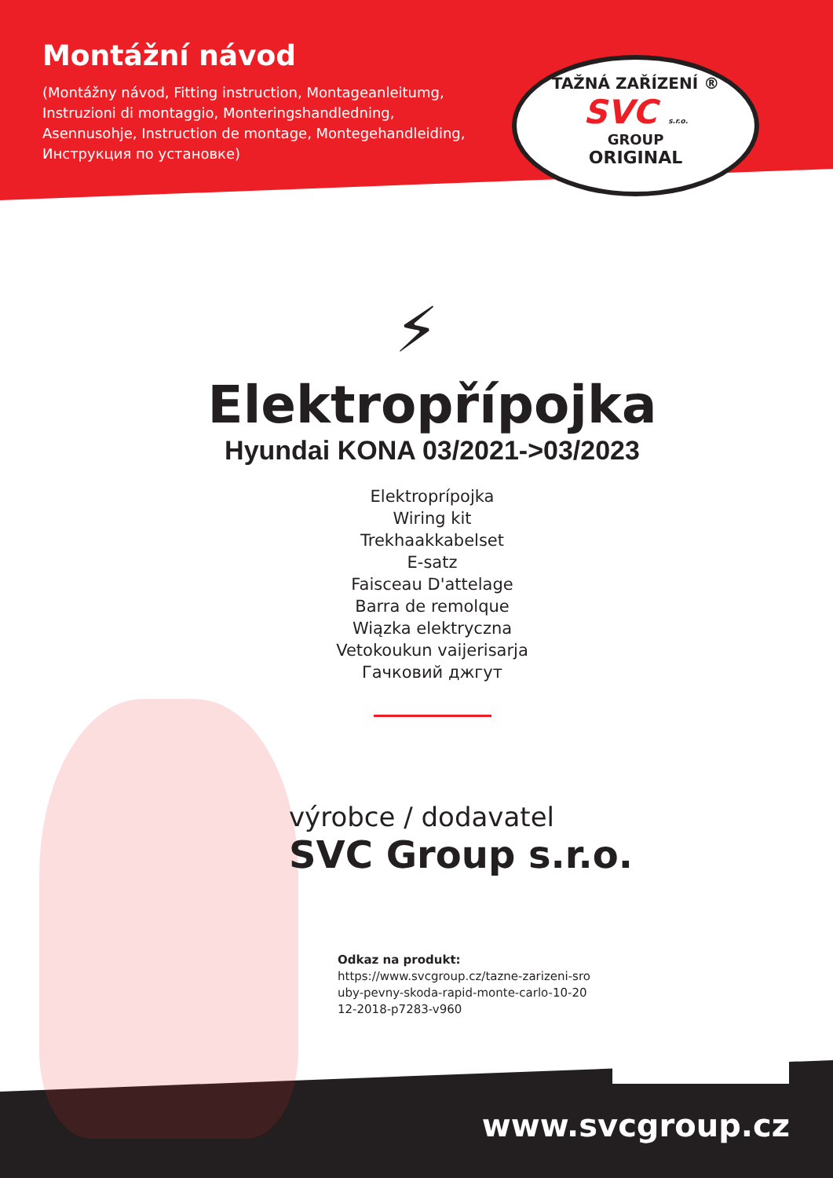Montážní návod
(Montážny návod, Fitting instruction, Montageanleitumg, Instruzioni di montaggio, Monteringshandledning, Asennusohje, Instruction de montage, Montegehandleiding, Инструкция по установке)
TAŽNÁ ZAŘÍZENÍ ®
SVC s.r.o.
GROUP
ORIGINAL
⚡
Elektropřípojka
Hyundai KONA 03/2021->03/2023
Elektroprípojka
Wiring kit
Trekhaakkabelset
E-satz
Faisceau D'attelage
Barra de remolque
Wiązka elektryczna
Vetokoukun vaijerisarja
Гачковий джгут
výrobce / dodavatel
SVC Group s.r.o.
Odkaz na produkt:
https://www.svcgroup.cz/tazne-zarizeni-sro
uby-pevny-skoda-rapid-monte-carlo-10-20
12-2018-p7283-v960
www.svcgroup.cz